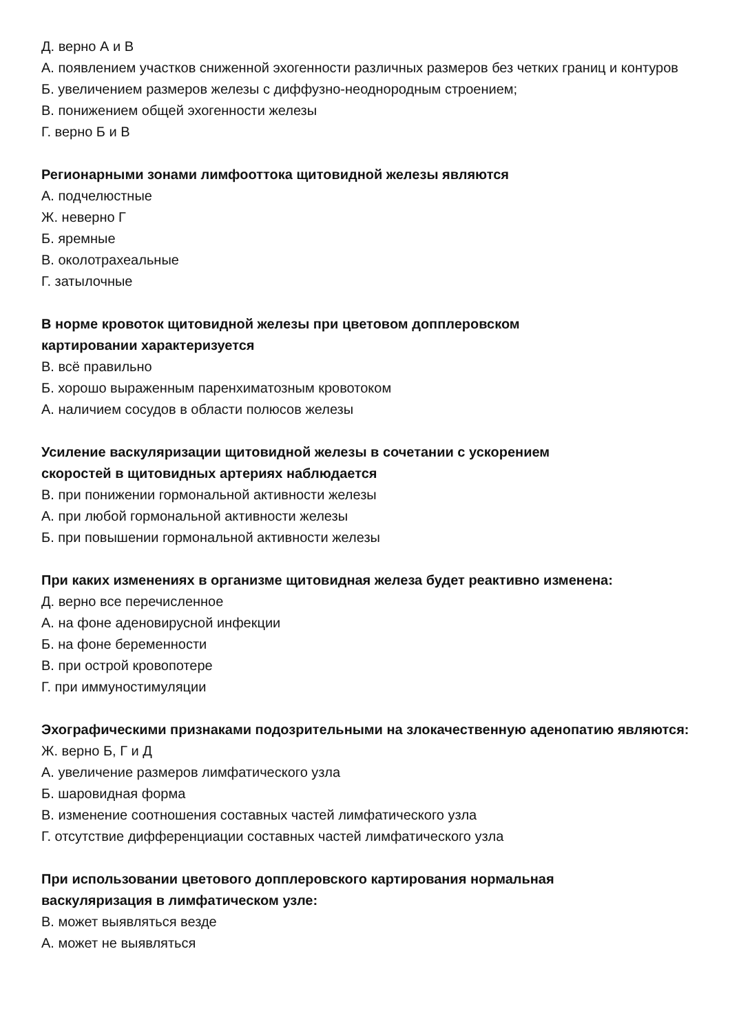Д. верно А и В
А. появлением участков сниженной эхогенности различных размеров без четких границ и контуров
Б. увеличением размеров железы с диффузно-неоднородным строением;
В. понижением общей эхогенности железы
Г. верно Б и В
Регионарными зонами лимфооттока щитовидной железы являются
А. подчелюстные
Ж. неверно Г
Б. яремные
В. околотрахеальные
Г. затылочные
В норме кровоток щитовидной железы при цветовом допплеровском
картировании характеризуется
В. всё правильно
Б. хорошо выраженным паренхиматозным кровотоком
А. наличием сосудов в области полюсов железы
Усиление васкуляризации щитовидной железы в сочетании с ускорением
скоростей в щитовидных артериях наблюдается
В. при понижении гормональной активности железы
А. при любой гормональной активности железы
Б. при повышении гормональной активности железы
При каких изменениях в организме щитовидная железа будет реактивно изменена:
Д. верно все перечисленное
А. на фоне аденовирусной инфекции
Б. на фоне беременности
В. при острой кровопотере
Г. при иммуностимуляции
Эхографическими признаками подозрительными на злокачественную аденопатию являются:
Ж. верно Б, Г и Д
А. увеличение размеров лимфатического узла
Б. шаровидная форма
В. изменение соотношения составных частей лимфатического узла
Г. отсутствие дифференциации составных частей лимфатического узла
При использовании цветового допплеровского картирования нормальная
васкуляризация в лимфатическом узле:
В. может выявляться везде
А. может не выявляться